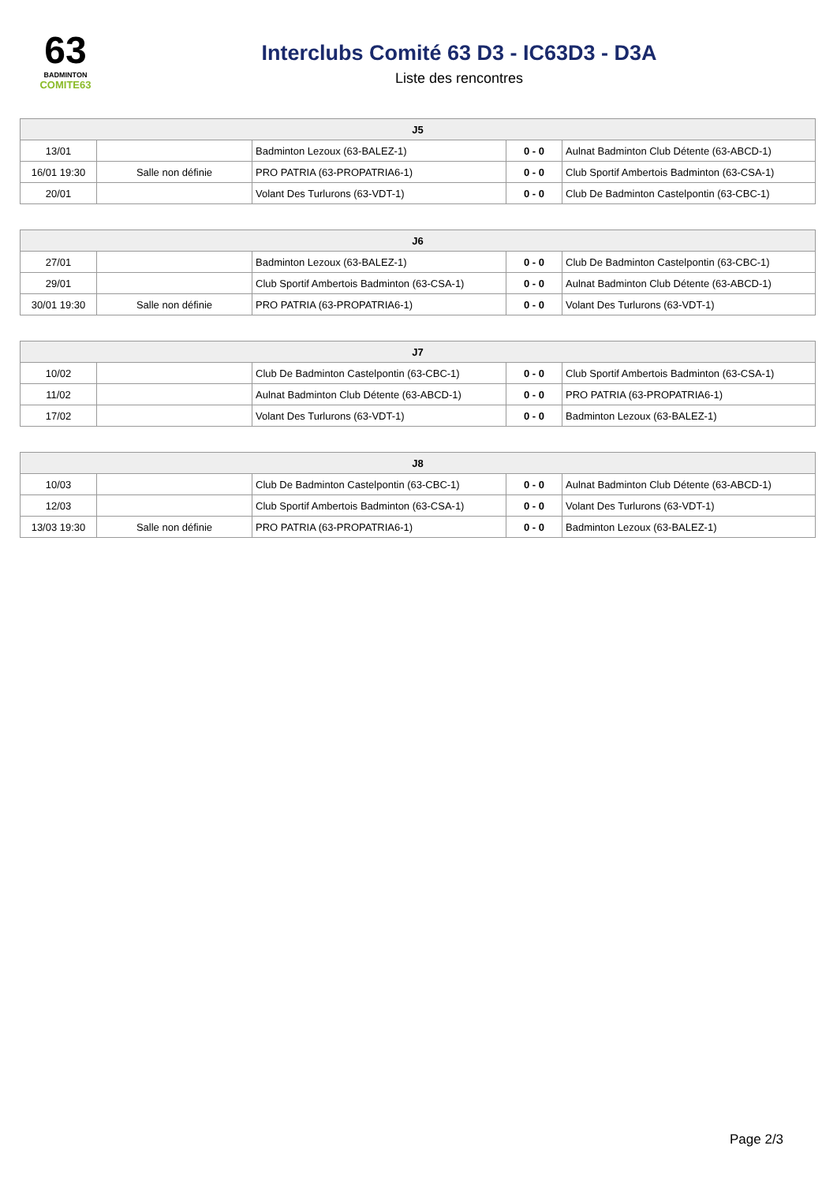63
BADMINTON
COMITE63
Interclubs Comité 63 D3 - IC63D3 - D3A
Liste des rencontres
| J5 | | | | |
| --- | --- | --- | --- | --- |
| 13/01 | | Badminton Lezoux (63-BALEZ-1) | 0 - 0 | Aulnat Badminton Club Détente (63-ABCD-1) |
| 16/01 19:30 | Salle non définie | PRO PATRIA (63-PROPATRIA6-1) | 0 - 0 | Club Sportif Ambertois Badminton (63-CSA-1) |
| 20/01 | | Volant Des Turlurons (63-VDT-1) | 0 - 0 | Club De Badminton Castelpontin (63-CBC-1) |
| J6 | | | | |
| --- | --- | --- | --- | --- |
| 27/01 | | Badminton Lezoux (63-BALEZ-1) | 0 - 0 | Club De Badminton Castelpontin (63-CBC-1) |
| 29/01 | | Club Sportif Ambertois Badminton (63-CSA-1) | 0 - 0 | Aulnat Badminton Club Détente (63-ABCD-1) |
| 30/01 19:30 | Salle non définie | PRO PATRIA (63-PROPATRIA6-1) | 0 - 0 | Volant Des Turlurons (63-VDT-1) |
| J7 | | | | |
| --- | --- | --- | --- | --- |
| 10/02 | | Club De Badminton Castelpontin (63-CBC-1) | 0 - 0 | Club Sportif Ambertois Badminton (63-CSA-1) |
| 11/02 | | Aulnat Badminton Club Détente (63-ABCD-1) | 0 - 0 | PRO PATRIA (63-PROPATRIA6-1) |
| 17/02 | | Volant Des Turlurons (63-VDT-1) | 0 - 0 | Badminton Lezoux (63-BALEZ-1) |
| J8 | | | | |
| --- | --- | --- | --- | --- |
| 10/03 | | Club De Badminton Castelpontin (63-CBC-1) | 0 - 0 | Aulnat Badminton Club Détente (63-ABCD-1) |
| 12/03 | | Club Sportif Ambertois Badminton (63-CSA-1) | 0 - 0 | Volant Des Turlurons (63-VDT-1) |
| 13/03 19:30 | Salle non définie | PRO PATRIA (63-PROPATRIA6-1) | 0 - 0 | Badminton Lezoux (63-BALEZ-1) |
Page 2/3